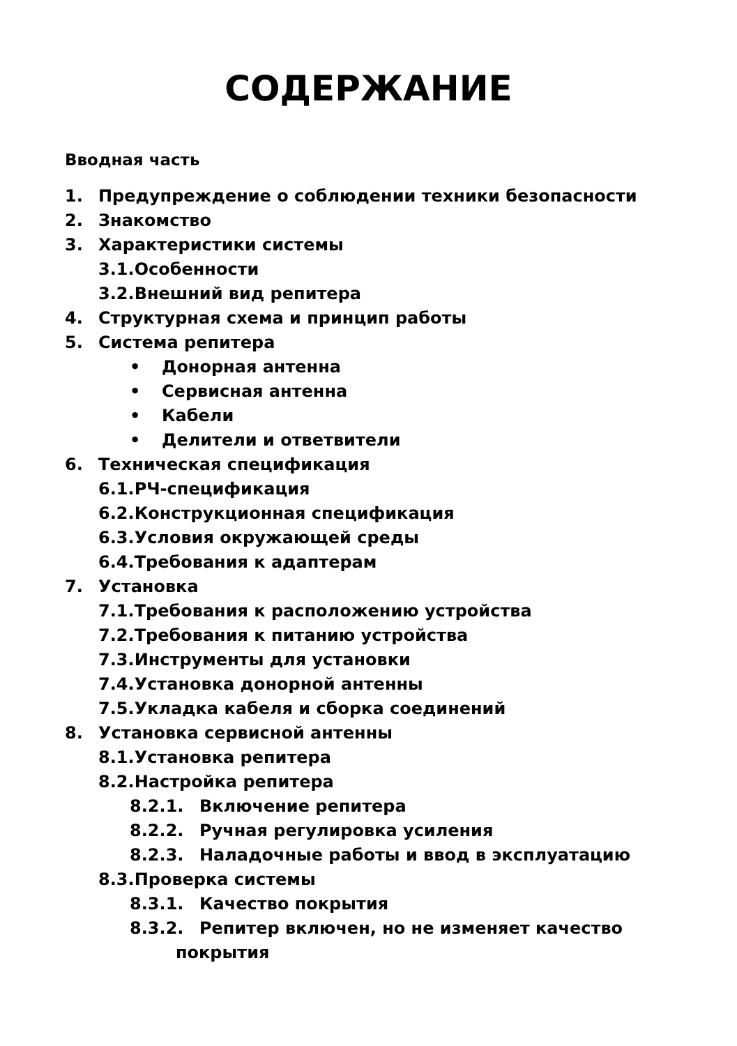СОДЕРЖАНИЕ
Вводная часть
1. Предупреждение о соблюдении техники безопасности
2. Знакомство
3. Характеристики системы
3.1.Особенности
3.2.Внешний вид репитера
4. Структурная схема и принцип работы
5. Система репитера
• Донорная антенна
• Сервисная антенна
• Кабели
• Делители и ответвители
6. Техническая спецификация
6.1.РЧ-спецификация
6.2.Конструкционная спецификация
6.3.Условия окружающей среды
6.4.Требования к адаптерам
7. Установка
7.1.Требования к расположению устройства
7.2.Требования к питанию устройства
7.3.Инструменты для установки
7.4.Установка донорной антенны
7.5.Укладка кабеля и сборка соединений
8. Установка сервисной антенны
8.1.Установка репитера
8.2.Настройка репитера
8.2.1. Включение репитера
8.2.2. Ручная регулировка усиления
8.2.3. Наладочные работы и ввод в эксплуатацию
8.3.Проверка системы
8.3.1. Качество покрытия
8.3.2. Репитер включен, но не изменяет качество
покрытия